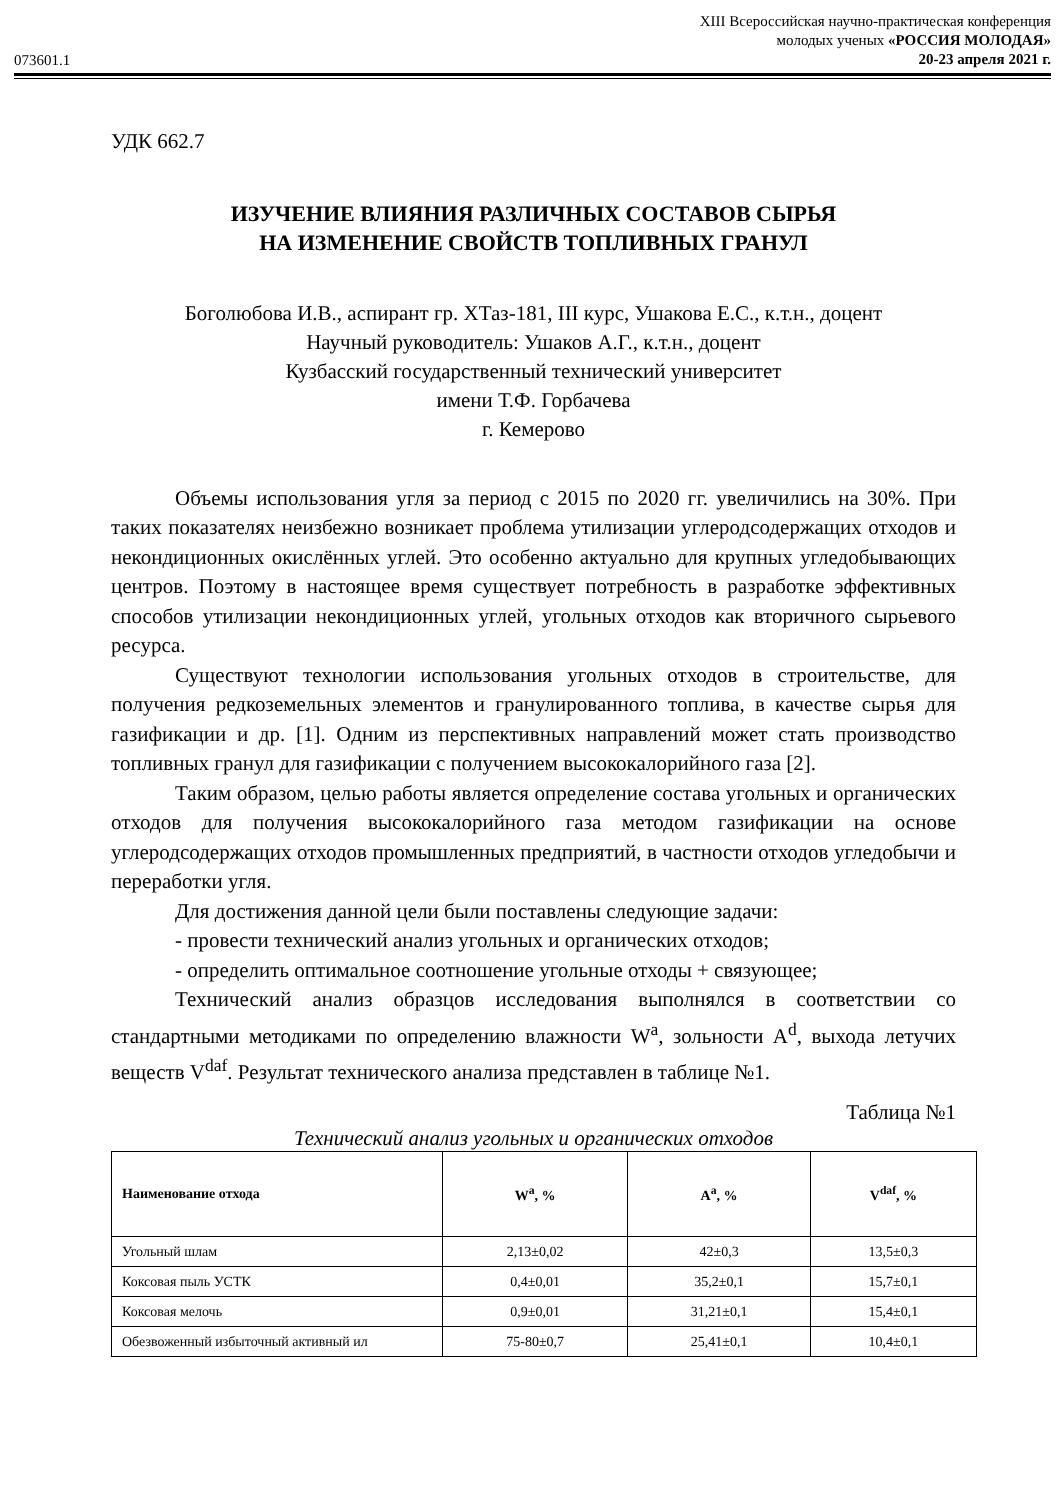073601.1
XIII Всероссийская научно-практическая конференция
молодых ученых «РОССИЯ МОЛОДАЯ»
20-23 апреля 2021 г.
УДК 662.7
ИЗУЧЕНИЕ ВЛИЯНИЯ РАЗЛИЧНЫХ СОСТАВОВ СЫРЬЯ
НА ИЗМЕНЕНИЕ СВОЙСТВ ТОПЛИВНЫХ ГРАНУЛ
Боголюбова И.В., аспирант гр. ХТаз-181, III курс, Ушакова Е.С., к.т.н., доцент
Научный руководитель: Ушаков А.Г., к.т.н., доцент
Кузбасский государственный технический университет
имени Т.Ф. Горбачева
г. Кемерово
Объемы использования угля за период с 2015 по 2020 гг. увеличились на 30%. При таких показателях неизбежно возникает проблема утилизации углеродсодержащих отходов и некондиционных окислённых углей. Это особенно актуально для крупных угледобывающих центров. Поэтому в настоящее время существует потребность в разработке эффективных способов утилизации некондиционных углей, угольных отходов как вторичного сырьевого ресурса.
Существуют технологии использования угольных отходов в строительстве, для получения редкоземельных элементов и гранулированного топлива, в качестве сырья для газификации и др. [1]. Одним из перспективных направлений может стать производство топливных гранул для газификации с получением высококалорийного газа [2].
Таким образом, целью работы является определение состава угольных и органических отходов для получения высококалорийного газа методом газификации на основе углеродсодержащих отходов промышленных предприятий, в частности отходов угледобычи и переработки угля.
Для достижения данной цели были поставлены следующие задачи:
- провести технический анализ угольных и органических отходов;
- определить оптимальное соотношение угольные отходы + связующее;
Технический анализ образцов исследования выполнялся в соответствии со стандартными методиками по определению влажности W<sup>a</sup>, зольности A<sup>d</sup>, выхода летучих веществ V<sup>daf</sup>. Результат технического анализа представлен в таблице №1.
Таблица №1
Технический анализ угольных и органических отходов
| Наименование отхода | W<sup>a</sup>, % | A<sup>a</sup>, % | V<sup>daf</sup>, % |
| --- | --- | --- | --- |
| Угольный шлам | 2,13±0,02 | 42±0,3 | 13,5±0,3 |
| Коксовая пыль УСТК | 0,4±0,01 | 35,2±0,1 | 15,7±0,1 |
| Коксовая мелочь | 0,9±0,01 | 31,21±0,1 | 15,4±0,1 |
| Обезвоженный избыточный активный ил | 75-80±0,7 | 25,41±0,1 | 10,4±0,1 |